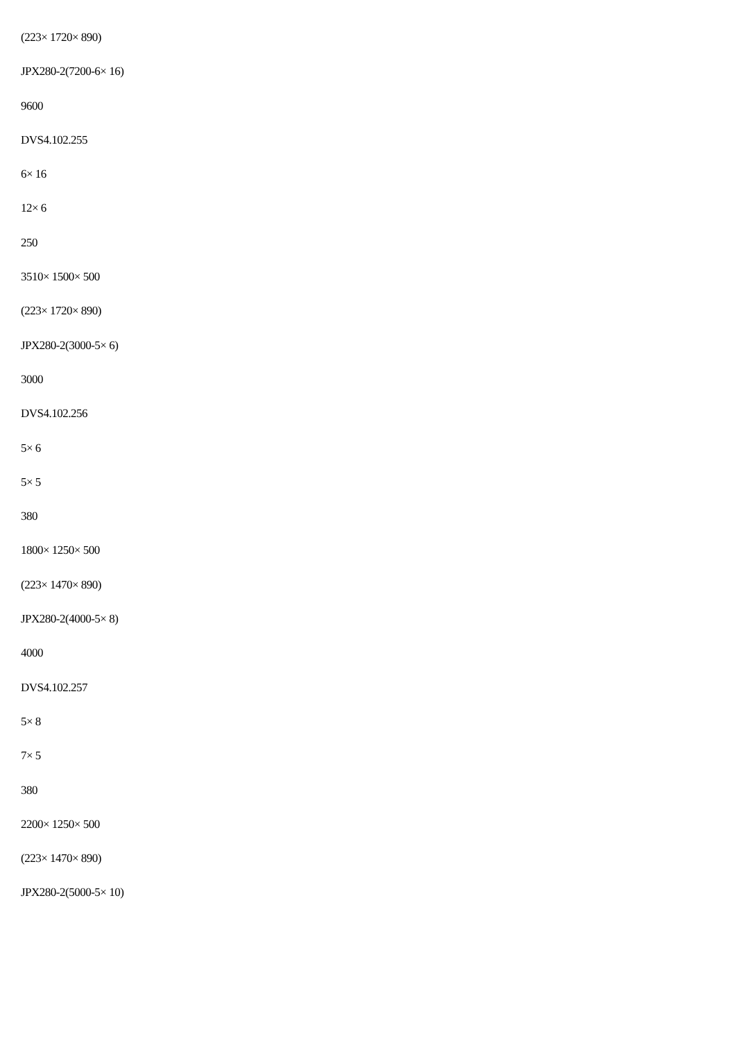(223× 1720× 890)
JPX280-2(7200-6× 16)
9600
DVS4.102.255
6× 16
12× 6
250
3510× 1500× 500
(223× 1720× 890)
JPX280-2(3000-5× 6)
3000
DVS4.102.256
5× 6
5× 5
380
1800× 1250× 500
(223× 1470× 890)
JPX280-2(4000-5× 8)
4000
DVS4.102.257
5× 8
7× 5
380
2200× 1250× 500
(223× 1470× 890)
JPX280-2(5000-5× 10)